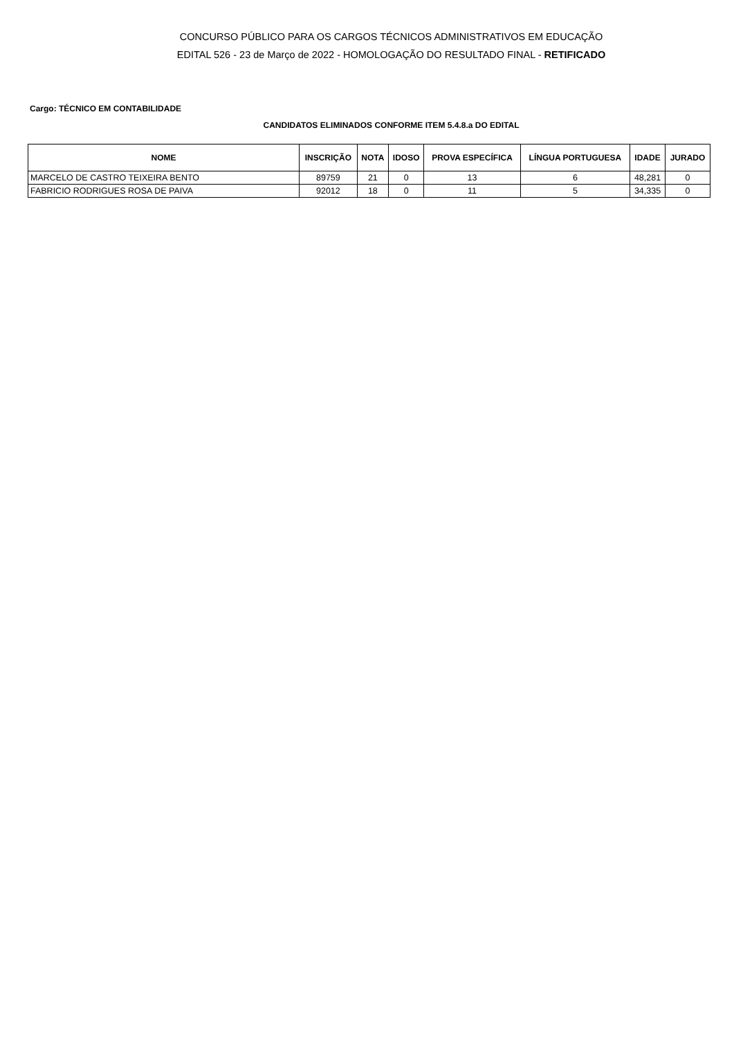CONCURSO PÚBLICO PARA OS CARGOS TÉCNICOS ADMINISTRATIVOS EM EDUCAÇÃO
EDITAL 526 - 23 de Março de 2022 - HOMOLOGAÇÃO DO RESULTADO FINAL - RETIFICADO
Cargo: TÉCNICO EM CONTABILIDADE
CANDIDATOS ELIMINADOS CONFORME ITEM 5.4.8.a DO EDITAL
| NOME | INSCRIÇÃO | NOTA | IDOSO | PROVA ESPECÍFICA | LÍNGUA PORTUGUESA | IDADE | JURADO |
| --- | --- | --- | --- | --- | --- | --- | --- |
| MARCELO DE CASTRO TEIXEIRA BENTO | 89759 | 21 | 0 | 13 | 6 | 48,281 | 0 |
| FABRICIO RODRIGUES ROSA DE PAIVA | 92012 | 18 | 0 | 11 | 5 | 34,335 | 0 |